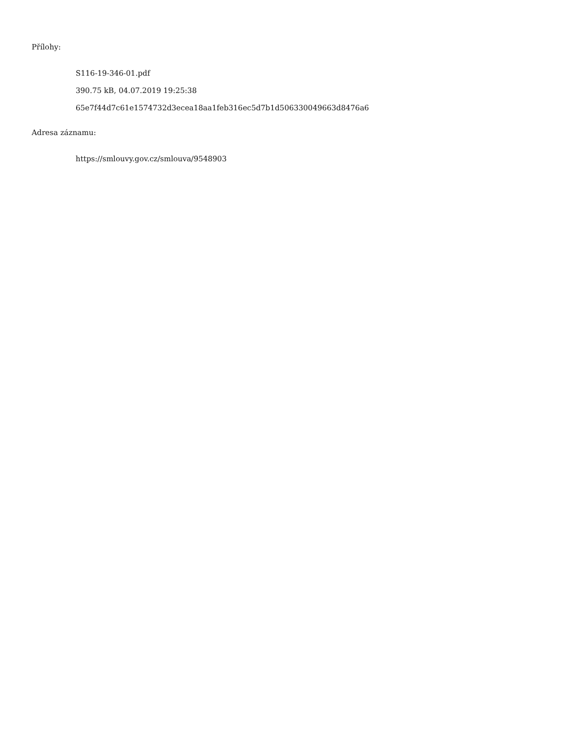Přílohy:
S116-19-346-01.pdf
390.75 kB, 04.07.2019 19:25:38
65e7f44d7c61e1574732d3ecea18aa1feb316ec5d7b1d506330049663d8476a6
Adresa záznamu:
https://smlouvy.gov.cz/smlouva/9548903